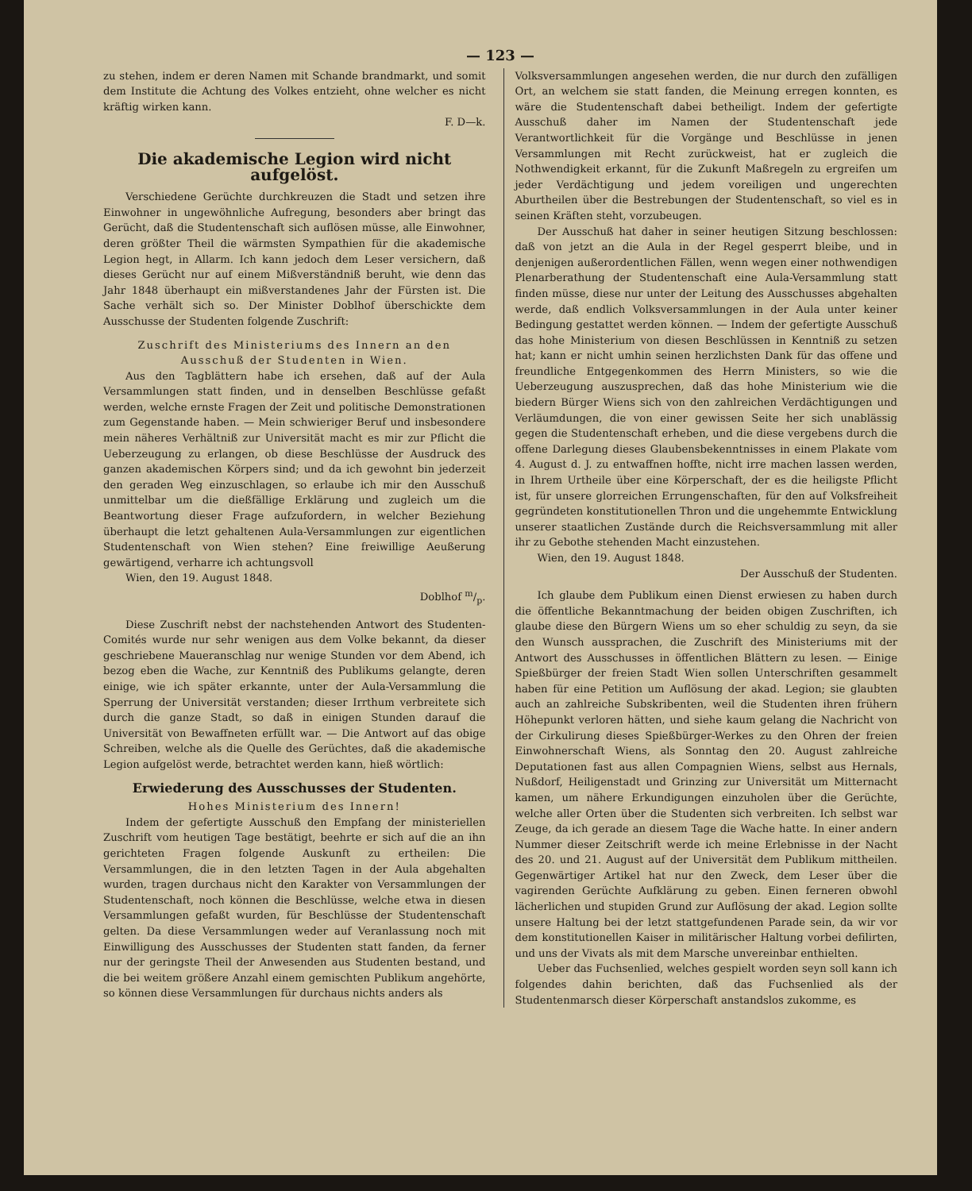— 123 —
zu stehen, indem er deren Namen mit Schande brandmarkt, und somit dem Institute die Achtung des Volkes entzieht, ohne welcher es nicht kräftig wirken kann.
F. D—k.
Die akademische Legion wird nicht aufgelöst.
Verschiedene Gerüchte durchkreuzen die Stadt und setzen ihre Einwohner in ungewöhnliche Aufregung, besonders aber bringt das Gerücht, daß die Studentenschaft sich auflösen müsse, alle Einwohner, deren größter Theil die wärmsten Sympathien für die akademische Legion hegt, in Allarm. Ich kann jedoch dem Leser versichern, daß dieses Gerücht nur auf einem Mißverständniß beruht, wie denn das Jahr 1848 überhaupt ein mißverstandenes Jahr der Fürsten ist. Die Sache verhält sich so. Der Minister Doblhof überschickte dem Ausschusse der Studenten folgende Zuschrift:
Zuschrift des Ministeriums des Innern an den Ausschuß der Studenten in Wien.
Aus den Tagblättern habe ich ersehen, daß auf der Aula Versammlungen statt finden, und in denselben Beschlüsse gefaßt werden, welche ernste Fragen der Zeit und politische Demonstrationen zum Gegenstande haben. — Mein schwieriger Beruf und insbesondere mein näheres Verhältniß zur Universität macht es mir zur Pflicht die Ueberzeugung zu erlangen, ob diese Beschlüsse der Ausdruck des ganzen akademischen Körpers sind; und da ich gewohnt bin jederzeit den geraden Weg einzuschlagen, so erlaube ich mir den Ausschuß unmittelbar um die dießfällige Erklärung und zugleich um die Beantwortung dieser Frage aufzufordern, in welcher Beziehung überhaupt die letzt gehaltenen Aula-Versammlungen zur eigentlichen Studentenschaft von Wien stehen? Eine freiwillige Aeußerung gewärtigend, verharre ich achtungsvoll
Wien, den 19. August 1848.
Doblhof m/p.
Diese Zuschrift nebst der nachstehenden Antwort des Studenten-Comités wurde nur sehr wenigen aus dem Volke bekannt, da dieser geschriebene Maueranschlag nur wenige Stunden vor dem Abend, ich bezog eben die Wache, zur Kenntniß des Publikums gelangte, deren einige, wie ich später erkannte, unter der Aula-Versammlung die Sperrung der Universität verstanden; dieser Irrthum verbreitete sich durch die ganze Stadt, so daß in einigen Stunden darauf die Universität von Bewaffneten erfüllt war. — Die Antwort auf das obige Schreiben, welche als die Quelle des Gerüchtes, daß die akademische Legion aufgelöst werde, betrachtet werden kann, hieß wörtlich:
Erwiederung des Ausschusses der Studenten.
Hohes Ministerium des Innern!
Indem der gefertigte Ausschuß den Empfang der ministeriellen Zuschrift vom heutigen Tage bestätigt, beehrte er sich auf die an ihn gerichteten Fragen folgende Auskunft zu ertheilen: Die Versammlungen, die in den letzten Tagen in der Aula abgehalten wurden, tragen durchaus nicht den Karakter von Versammlungen der Studentenschaft, noch können die Beschlüsse, welche etwa in diesen Versammlungen gefaßt wurden, für Beschlüsse der Studentenschaft gelten. Da diese Versammlungen weder auf Veranlassung noch mit Einwilligung des Ausschusses der Studenten statt fanden, da ferner nur der geringste Theil der Anwesenden aus Studenten bestand, und die bei weitem größere Anzahl einem gemischten Publikum angehörte, so können diese Versammlungen für durchaus nichts anders als
Volksversammlungen angesehen werden, die nur durch den zufälligen Ort, an welchem sie statt fanden, die Meinung erregen konnten, es wäre die Studentenschaft dabei betheiligt. Indem der gefertigte Ausschuß daher im Namen der Studentenschaft jede Verantwortlichkeit für die Vorgänge und Beschlüsse in jenen Versammlungen mit Recht zurückweist, hat er zugleich die Nothwendigkeit erkannt, für die Zukunft Maßregeln zu ergreifen um jeder Verdächtigung und jedem voreiligen und ungerechten Aburtheilen über die Bestrebungen der Studentenschaft, so viel es in seinen Kräften steht, vorzubeugen.
Der Ausschuß hat daher in seiner heutigen Sitzung beschlossen: daß von jetzt an die Aula in der Regel gesperrt bleibe, und in denjenigen außerordentlichen Fällen, wenn wegen einer nothwendigen Plenarberathung der Studentenschaft eine Aula-Versammlung statt finden müsse, diese nur unter der Leitung des Ausschusses abgehalten werde, daß endlich Volksversammlungen in der Aula unter keiner Bedingung gestattet werden können. — Indem der gefertigte Ausschuß das hohe Ministerium von diesen Beschlüssen in Kenntniß zu setzen hat; kann er nicht umhin seinen herzlichsten Dank für das offene und freundliche Entgegenkommen des Herrn Ministers, so wie die Ueberzeugung auszusprechen, daß das hohe Ministerium wie die biedern Bürger Wiens sich von den zahlreichen Verdächtigungen und Verläumdungen, die von einer gewissen Seite her sich unablässig gegen die Studentenschaft erheben, und die diese vergebens durch die offene Darlegung dieses Glaubensbekenntnisses in einem Plakate vom 4. August d. J. zu entwaffnen hoffte, nicht irre machen lassen werden, in Ihrem Urtheile über eine Körperschaft, der es die heiligste Pflicht ist, für unsere glorreichen Errungenschaften, für den auf Volksfreiheit gegründeten konstitutionellen Thron und die ungehemmte Entwicklung unserer staatlichen Zustände durch die Reichsversammlung mit aller ihr zu Gebothe stehenden Macht einzustehen.
Wien, den 19. August 1848.
Der Ausschuß der Studenten.
Ich glaube dem Publikum einen Dienst erwiesen zu haben durch die öffentliche Bekanntmachung der beiden obigen Zuschriften, ich glaube diese den Bürgern Wiens um so eher schuldig zu seyn, da sie den Wunsch aussprachen, die Zuschrift des Ministeriums mit der Antwort des Ausschusses in öffentlichen Blättern zu lesen. — Einige Spießbürger der freien Stadt Wien sollen Unterschriften gesammelt haben für eine Petition um Auflösung der akad. Legion; sie glaubten auch an zahlreiche Subskribenten, weil die Studenten ihren frühern Höhepunkt verloren hätten, und siehe kaum gelang die Nachricht von der Cirkulirung dieses Spießbürger-Werkes zu den Ohren der freien Einwohnerschaft Wiens, als Sonntag den 20. August zahlreiche Deputationen fast aus allen Compagnien Wiens, selbst aus Hernals, Nußdorf, Heiligenstadt und Grinzing zur Universität um Mitternacht kamen, um nähere Erkundigungen einzuholen über die Gerüchte, welche aller Orten über die Studenten sich verbreiten. Ich selbst war Zeuge, da ich gerade an diesem Tage die Wache hatte. In einer andern Nummer dieser Zeitschrift werde ich meine Erlebnisse in der Nacht des 20. und 21. August auf der Universität dem Publikum mittheilen. Gegenwärtiger Artikel hat nur den Zweck, dem Leser über die vagirenden Gerüchte Aufklärung zu geben. Einen ferneren obwohl lächerlichen und stupiden Grund zur Auflösung der akad. Legion sollte unsere Haltung bei der letzt stattgefundenen Parade sein, da wir vor dem konstitutionellen Kaiser in militärischer Haltung vorbei defilirten, und uns der Vivats als mit dem Marsche unvereinbar enthielten.
Ueber das Fuchsenlied, welches gespielt worden seyn soll kann ich folgendes dahin berichten, daß das Fuchsenlied als der Studentenmarsch dieser Körperschaft anstandslos zukomme, es